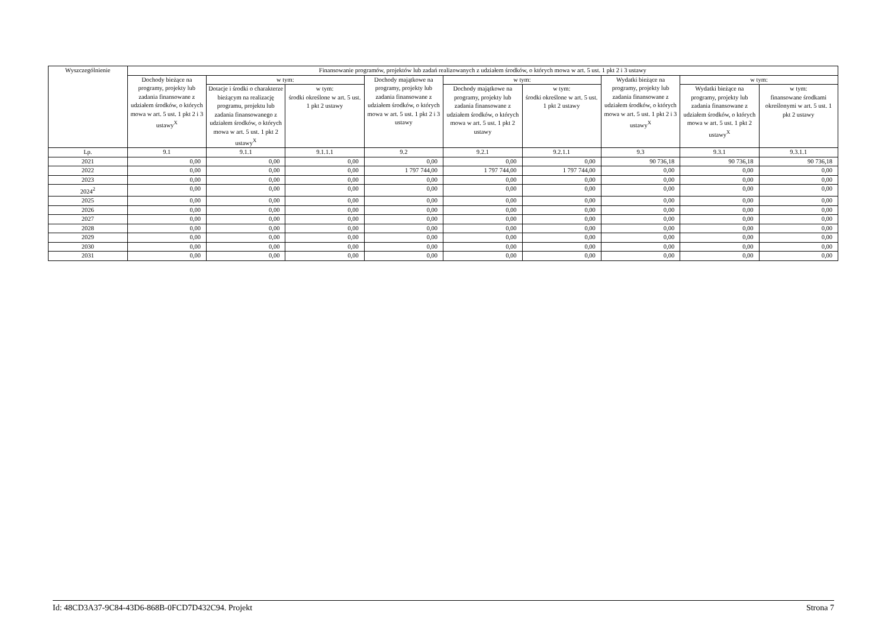| Wyszczególnienie | Finansowanie programów, projektów lub zadań realizowanych z udziałem środków, o których mowa w art. 5 ust. 1 pkt 2 i 3 ustawy | | | | | | | | |
| --- | --- | --- | --- | --- | --- | --- | --- | --- | --- |
| | Dochody bieżące na programy, projekty lub zadania finansowane z udziałem środków, o których mowa w art. 5 ust. 1 pkt 2 i 3 ustawy<sup>X</sup> | w tym: | | Dochody majątkowe na programy, projekty lub zadania finansowane z udziałem środków, o których mowa w art. 5 ust. 1 pkt 2 i 3 ustawy | w tym: | | Wydatki bieżące na programy, projekty lub zadania finansowane z udziałem środków, o których mowa w art. 5 ust. 1 pkt 2 i 3 ustawy<sup>X</sup> | w tym: | |
| | | Dotacje i środki o charakterze bieżącym na realizację programu, projektu lub zadania finansowanego z udziałem środków, o których mowa w art. 5 ust. 1 pkt 2 ustawy<sup>X</sup> | w tym: środki określone w art. 5 ust. 1 pkt 2 ustawy | | Dochody majątkowe na programy, projekty lub zadania finansowane z udziałem środków, o których mowa w art. 5 ust. 1 pkt 2 ustawy | w tym: środki określone w art. 5 ust. 1 pkt 2 ustawy | | Wydatki bieżące na programy, projekty lub zadania finansowane z udziałem środków, o których mowa w art. 5 ust. 1 pkt 2 ustawy<sup>X</sup> | w tym: finansowane środkami określonymi w art. 5 ust. 1 pkt 2 ustawy |
| Lp. | 9.1 | 9.1.1 | 9.1.1.1 | 9.2 | 9.2.1 | 9.2.1.1 | 9.3 | 9.3.1 | 9.3.1.1 |
| 2021 | 0,00 | 0,00 | 0,00 | 0,00 | 0,00 | 0,00 | 90 736,18 | 90 736,18 | 90 736,18 |
| 2022 | 0,00 | 0,00 | 0,00 | 1 797 744,00 | 1 797 744,00 | 1 797 744,00 | 0,00 | 0,00 | 0,00 |
| 2023 | 0,00 | 0,00 | 0,00 | 0,00 | 0,00 | 0,00 | 0,00 | 0,00 | 0,00 |
| 2024<sup>2</sup> | 0,00 | 0,00 | 0,00 | 0,00 | 0,00 | 0,00 | 0,00 | 0,00 | 0,00 |
| 2025 | 0,00 | 0,00 | 0,00 | 0,00 | 0,00 | 0,00 | 0,00 | 0,00 | 0,00 |
| 2026 | 0,00 | 0,00 | 0,00 | 0,00 | 0,00 | 0,00 | 0,00 | 0,00 | 0,00 |
| 2027 | 0,00 | 0,00 | 0,00 | 0,00 | 0,00 | 0,00 | 0,00 | 0,00 | 0,00 |
| 2028 | 0,00 | 0,00 | 0,00 | 0,00 | 0,00 | 0,00 | 0,00 | 0,00 | 0,00 |
| 2029 | 0,00 | 0,00 | 0,00 | 0,00 | 0,00 | 0,00 | 0,00 | 0,00 | 0,00 |
| 2030 | 0,00 | 0,00 | 0,00 | 0,00 | 0,00 | 0,00 | 0,00 | 0,00 | 0,00 |
| 2031 | 0,00 | 0,00 | 0,00 | 0,00 | 0,00 | 0,00 | 0,00 | 0,00 | 0,00 |
Id: 48CD3A37-9C84-43D6-868B-0FCD7D432C94. Projekt Strona 7